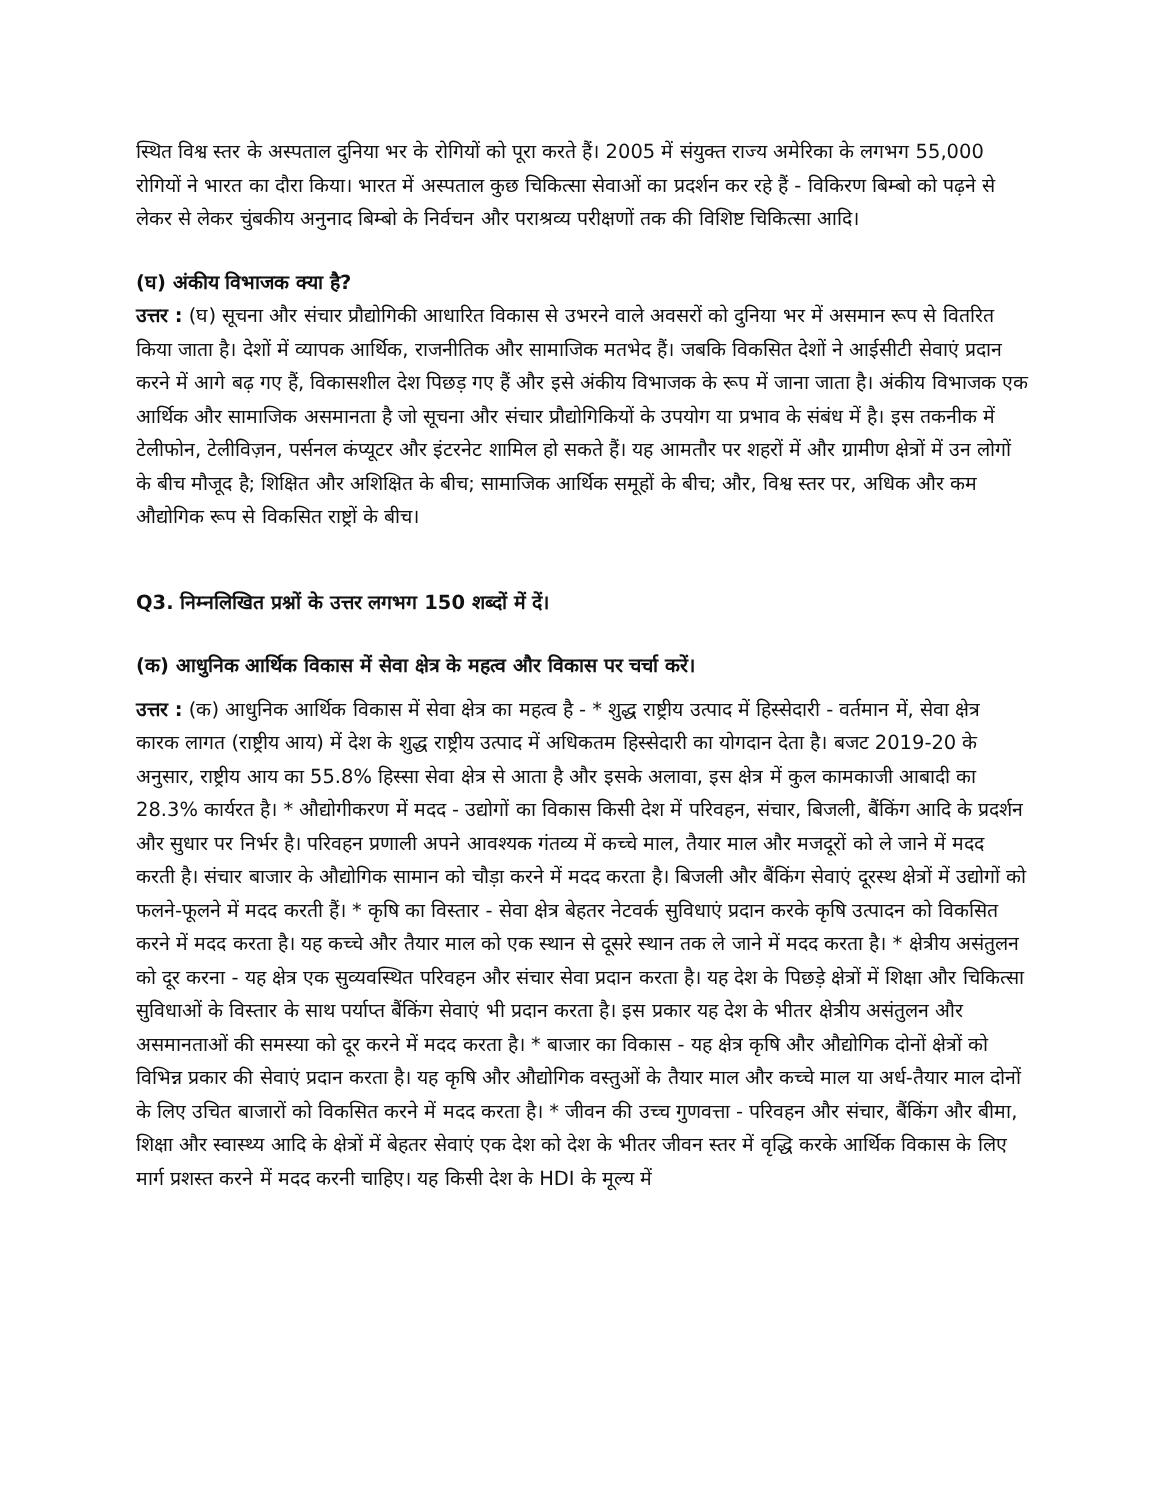स्थित विश्व स्तर के अस्पताल दुनिया भर के रोगियों को पूरा करते हैं। 2005 में संयुक्त राज्य अमेरिका के लगभग 55,000 रोगियों ने भारत का दौरा किया। भारत में अस्पताल कुछ चिकित्सा सेवाओं का प्रदर्शन कर रहे हैं - विकिरण बिम्बो को पढ़ने से लेकर से लेकर चुंबकीय अनुनाद बिम्बो के निर्वचन और पराश्रव्य परीक्षणों तक की विशिष्ट चिकित्सा आदि।
(घ) अंकीय विभाजक क्या है?
उत्तर : (घ) सूचना और संचार प्रौद्योगिकी आधारित विकास से उभरने वाले अवसरों को दुनिया भर में असमान रूप से वितरित किया जाता है। देशों में व्यापक आर्थिक, राजनीतिक और सामाजिक मतभेद हैं। जबकि विकसित देशों ने आईसीटी सेवाएं प्रदान करने में आगे बढ़ गए हैं, विकासशील देश पिछड़ गए हैं और इसे अंकीय विभाजक के रूप में जाना जाता है। अंकीय विभाजक एक आर्थिक और सामाजिक असमानता है जो सूचना और संचार प्रौद्योगिकियों के उपयोग या प्रभाव के संबंध में है। इस तकनीक में टेलीफोन, टेलीविज़न, पर्सनल कंप्यूटर और इंटरनेट शामिल हो सकते हैं। यह आमतौर पर शहरों में और ग्रामीण क्षेत्रों में उन लोगों के बीच मौजूद है; शिक्षित और अशिक्षित के बीच; सामाजिक आर्थिक समूहों के बीच; और, विश्व स्तर पर, अधिक और कम औद्योगिक रूप से विकसित राष्ट्रों के बीच।
Q3. निम्नलिखित प्रश्नों के उत्तर लगभग 150 शब्दों में दें।
(क) आधुनिक आर्थिक विकास में सेवा क्षेत्र के महत्व और विकास पर चर्चा करें।
उत्तर : (क) आधुनिक आर्थिक विकास में सेवा क्षेत्र का महत्व है - * शुद्ध राष्ट्रीय उत्पाद में हिस्सेदारी - वर्तमान में, सेवा क्षेत्र कारक लागत (राष्ट्रीय आय) में देश के शुद्ध राष्ट्रीय उत्पाद में अधिकतम हिस्सेदारी का योगदान देता है। बजट 2019-20 के अनुसार, राष्ट्रीय आय का 55.8% हिस्सा सेवा क्षेत्र से आता है और इसके अलावा, इस क्षेत्र में कुल कामकाजी आबादी का 28.3% कार्यरत है। * औद्योगीकरण में मदद - उद्योगों का विकास किसी देश में परिवहन, संचार, बिजली, बैंकिंग आदि के प्रदर्शन और सुधार पर निर्भर है। परिवहन प्रणाली अपने आवश्यक गंतव्य में कच्चे माल, तैयार माल और मजदूरों को ले जाने में मदद करती है। संचार बाजार के औद्योगिक सामान को चौड़ा करने में मदद करता है। बिजली और बैंकिंग सेवाएं दूरस्थ क्षेत्रों में उद्योगों को फलने-फूलने में मदद करती हैं। * कृषि का विस्तार - सेवा क्षेत्र बेहतर नेटवर्क सुविधाएं प्रदान करके कृषि उत्पादन को विकसित करने में मदद करता है। यह कच्चे और तैयार माल को एक स्थान से दूसरे स्थान तक ले जाने में मदद करता है। * क्षेत्रीय असंतुलन को दूर करना - यह क्षेत्र एक सुव्यवस्थित परिवहन और संचार सेवा प्रदान करता है। यह देश के पिछड़े क्षेत्रों में शिक्षा और चिकित्सा सुविधाओं के विस्तार के साथ पर्याप्त बैंकिंग सेवाएं भी प्रदान करता है। इस प्रकार यह देश के भीतर क्षेत्रीय असंतुलन और असमानताओं की समस्या को दूर करने में मदद करता है। * बाजार का विकास - यह क्षेत्र कृषि और औद्योगिक दोनों क्षेत्रों को विभिन्न प्रकार की सेवाएं प्रदान करता है। यह कृषि और औद्योगिक वस्तुओं के तैयार माल और कच्चे माल या अर्ध-तैयार माल दोनों के लिए उचित बाजारों को विकसित करने में मदद करता है। * जीवन की उच्च गुणवत्ता - परिवहन और संचार, बैंकिंग और बीमा, शिक्षा और स्वास्थ्य आदि के क्षेत्रों में बेहतर सेवाएं एक देश को देश के भीतर जीवन स्तर में वृद्धि करके आर्थिक विकास के लिए मार्ग प्रशस्त करने में मदद करनी चाहिए। यह किसी देश के HDI के मूल्य में